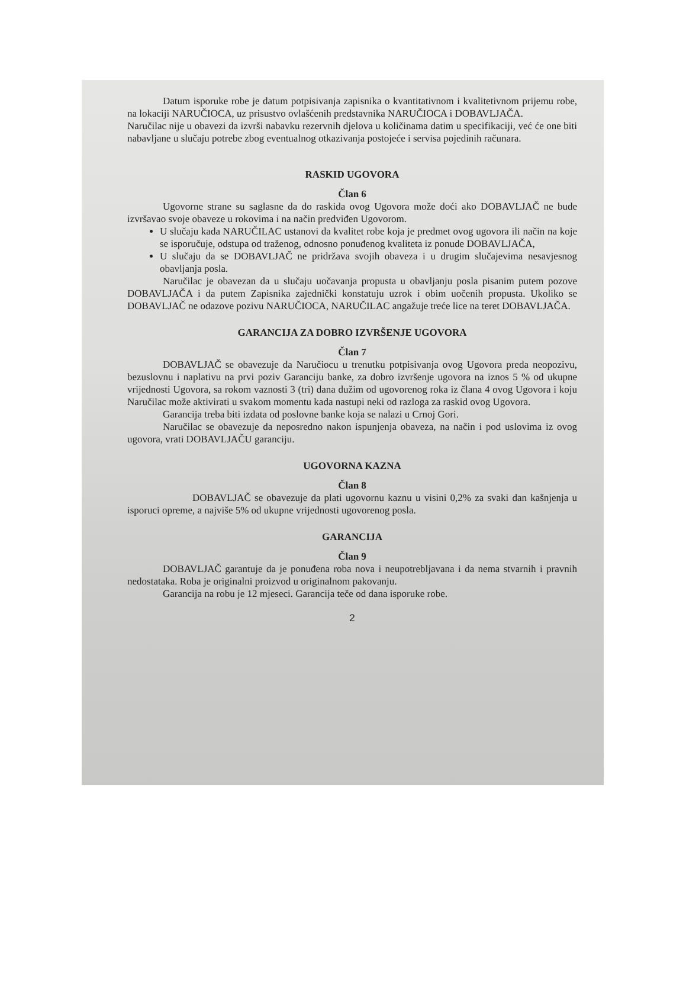Datum isporuke robe je datum potpisivanja zapisnika o kvantitativnom i kvalitetivnom prijemu robe, na lokaciji NARUČIOCA, uz prisustvo ovlašćenih predstavnika NARUČIOCA i DOBAVLJAČA.
Naručilac nije u obavezi da izvrši nabavku rezervnih djelova u količinama datim u specifikaciji, već će one biti nabavljane u slučaju potrebe zbog eventualnog otkazivanja postojeće i servisa pojedinih računara.
RASKID UGOVORA
Član 6
Ugovorne strane su saglasne da do raskida ovog Ugovora može doći ako DOBAVLJAČ ne bude izvršavao svoje obaveze u rokovima i na način predviđen Ugovorom.
U slučaju kada NARUČILAC ustanovi da kvalitet robe koja je predmet ovog ugovora ili način na koje se isporučuje, odstupa od traženog, odnosno ponuđenog kvaliteta iz ponude DOBAVLJAČA,
U slučaju da se DOBAVLJAČ ne pridržava svojih obaveza i u drugim slučajevima nesavjesnog obavljanja posla.
Naručilac je obavezan da u slučaju uočavanja propusta u obavljanju posla pisanim putem pozove DOBAVLJAČA i da putem Zapisnika zajednički konstatuju uzrok i obim uočenih propusta. Ukoliko se DOBAVLJAČ ne odazove pozivu NARUČIOCA, NARUČILAC angažuje treće lice na teret DOBAVLJAČA.
GARANCIJA ZA DOBRO IZVRŠENJE UGOVORA
Član 7
DOBAVLJAČ se obavezuje da Naručiocu u trenutku potpisivanja ovog Ugovora preda neopozivu, bezuslovnu i naplativu na prvi poziv Garanciju banke, za dobro izvršenje ugovora na iznos 5 % od ukupne vrijednosti Ugovora, sa rokom vaznosti 3 (tri) dana dužim od ugovorenog roka iz člana 4 ovog Ugovora i koju Naručilac može aktivirati u svakom momentu kada nastupi neki od razloga za raskid ovog Ugovora.
Garancija treba biti izdata od poslovne banke koja se nalazi u Crnoj Gori.
Naručilac se obavezuje da neposredno nakon ispunjenja obaveza, na način i pod uslovima iz ovog ugovora, vrati DOBAVLJAČU garanciju.
UGOVORNA KAZNA
Član 8
DOBAVLJAČ se obavezuje da plati ugovornu kaznu u visini 0,2% za svaki dan kašnjenja u isporuci opreme, a najviše 5% od ukupne vrijednosti ugovorenog posla.
GARANCIJA
Član 9
DOBAVLJAČ garantuje da je ponuđena roba nova i neupotrebljavana i da nema stvarnih i pravnih nedostataka. Roba je originalni proizvod u originalnom pakovanju.
Garancija na robu je 12 mjeseci. Garancija teče od dana isporuke robe.
2